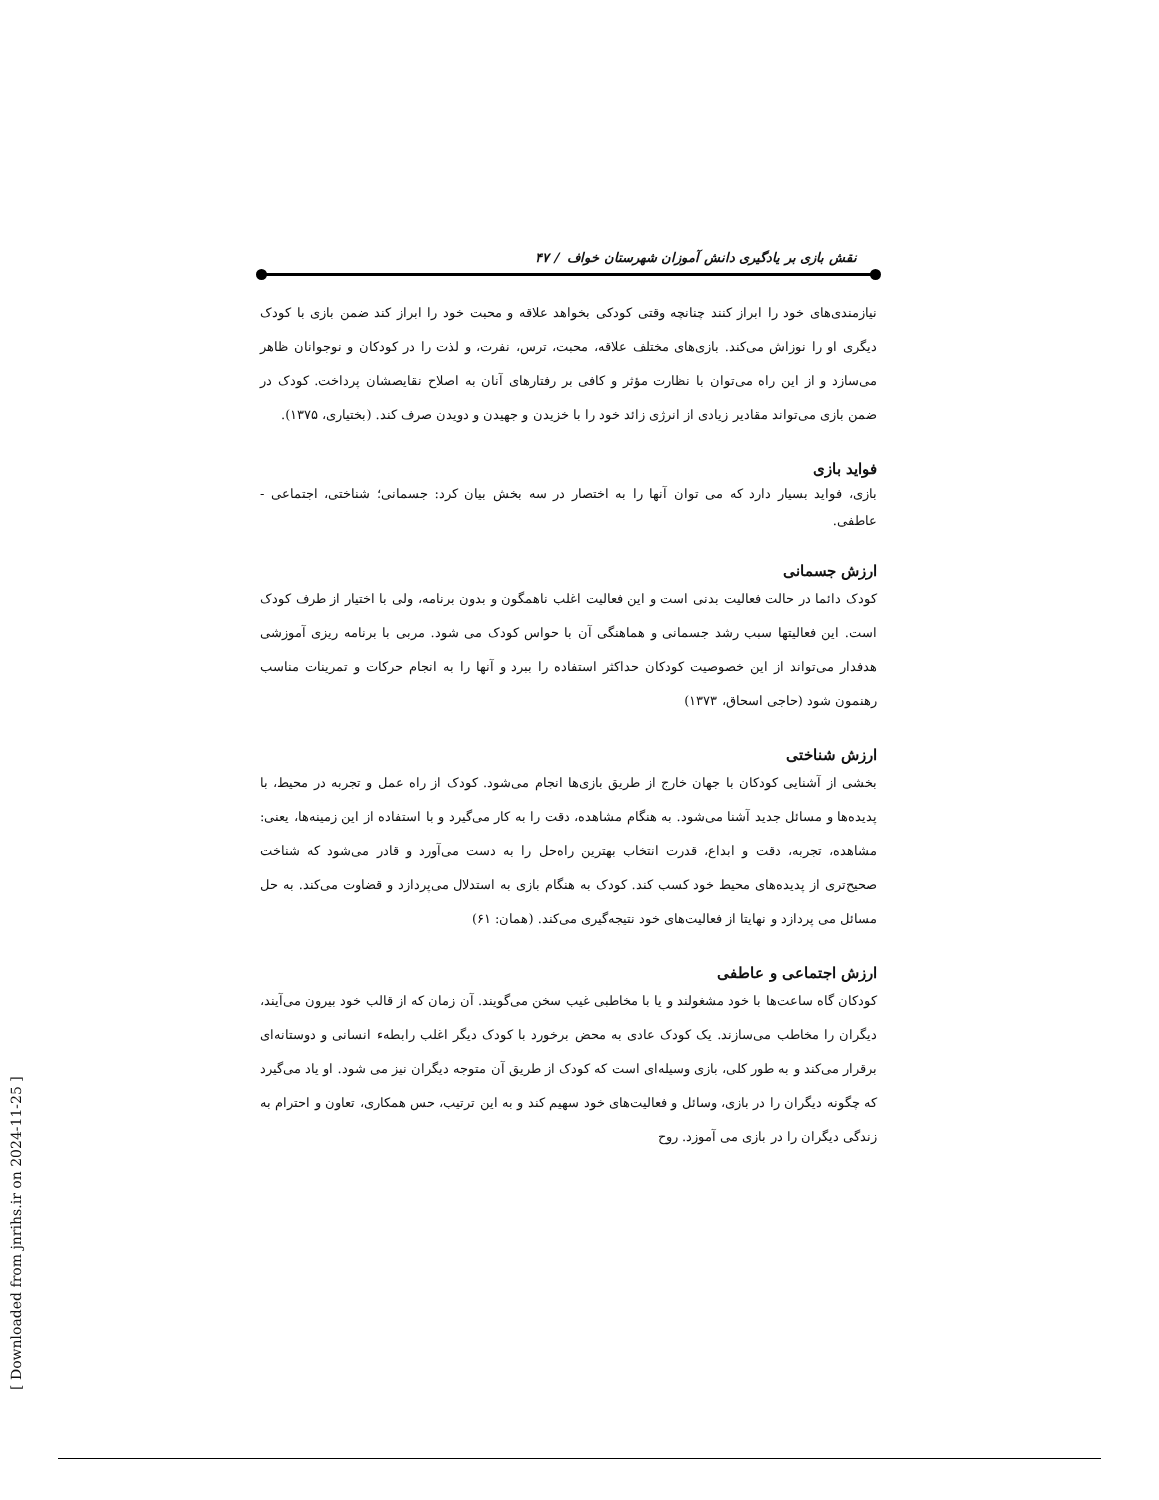نقش بازی بر یادگیری دانش آموزان شهرستان خواف / ۴۷
نیازمندی‌های خود را ابراز کنند چنانچه وقتی کودکی بخواهد علاقه و محبت خود را ابراز کند ضمن بازی با کودک دیگری او را نوزاش می‌کند. بازی‌های مختلف علاقه، محبت، ترس، نفرت، و لذت را در کودکان و نوجوانان ظاهر می‌سازد و از این راه می‌توان با نظارت مؤثر و کافی بر رفتارهای آنان به اصلاح نقایصشان پرداخت. کودک در ضمن بازی می‌تواند مقادیر زیادی از انرژی زائد خود را با خزیدن و جهیدن و دویدن صرف کند. (بختیاری، ۱۳۷۵).
فواید بازی
بازی، فواید بسیار دارد که می توان آنها را به اختصار در سه بخش بیان کرد: جسمانی؛ شناختی، اجتماعی - عاطفی.
ارزش جسمانی
کودک دائما در حالت فعالیت بدنی است و این فعالیت اغلب ناهمگون و بدون برنامه، ولی با اختیار از طرف کودک است. این فعالیتها سبب رشد جسمانی و هماهنگی آن با حواس کودک می شود. مربی با برنامه ریزی آموزشی هدفدار می‌تواند از این خصوصیت کودکان حداکثر استفاده را ببرد و آنها را به انجام حرکات و تمرینات مناسب رهنمون شود (حاجی اسحاق، ۱۳۷۳)
ارزش شناختی
بخشی از آشنایی کودکان با جهان خارج از طریق بازی‌ها انجام می‌شود. کودک از راه عمل و تجربه در محیط، با پدیده‌ها و مسائل جدید آشنا می‌شود. به هنگام مشاهده، دقت را به کار می‌گیرد و با استفاده از این زمینه‌ها، یعنی: مشاهده، تجربه، دقت و ابداع، قدرت انتخاب بهترین راه‌حل را به دست می‌آورد و قادر می‌شود که شناخت صحیح‌تری از پدیده‌های محیط خود کسب کند. کودک به هنگام بازی به استدلال می‌پردازد و قضاوت می‌کند. به حل مسائل می پردازد و نهایتا از فعالیت‌های خود نتیجه‌گیری می‌کند. (همان: ۶۱)
ارزش اجتماعی و عاطفی
کودکان گاه ساعت‌ها با خود مشغولند و یا با مخاطبی غیب سخن می‌گویند. آن زمان که از قالب خود بیرون می‌آیند، دیگران را مخاطب می‌سازند. یک کودک عادی به محض برخورد با کودک دیگر اغلب رابطهء انسانی و دوستانه‌ای برقرار می‌کند و به طور کلی، بازی وسیله‌ای است که کودک از طریق آن متوجه دیگران نیز می شود. او یاد می‌گیرد که چگونه دیگران را در بازی، وسائل و فعالیت‌های خود سهیم کند و به این ترتیب، حس همکاری، تعاون و احترام به زندگی دیگران را در بازی می آموزد. روح
[ Downloaded from jnrihs.ir on 2024-11-25 ]